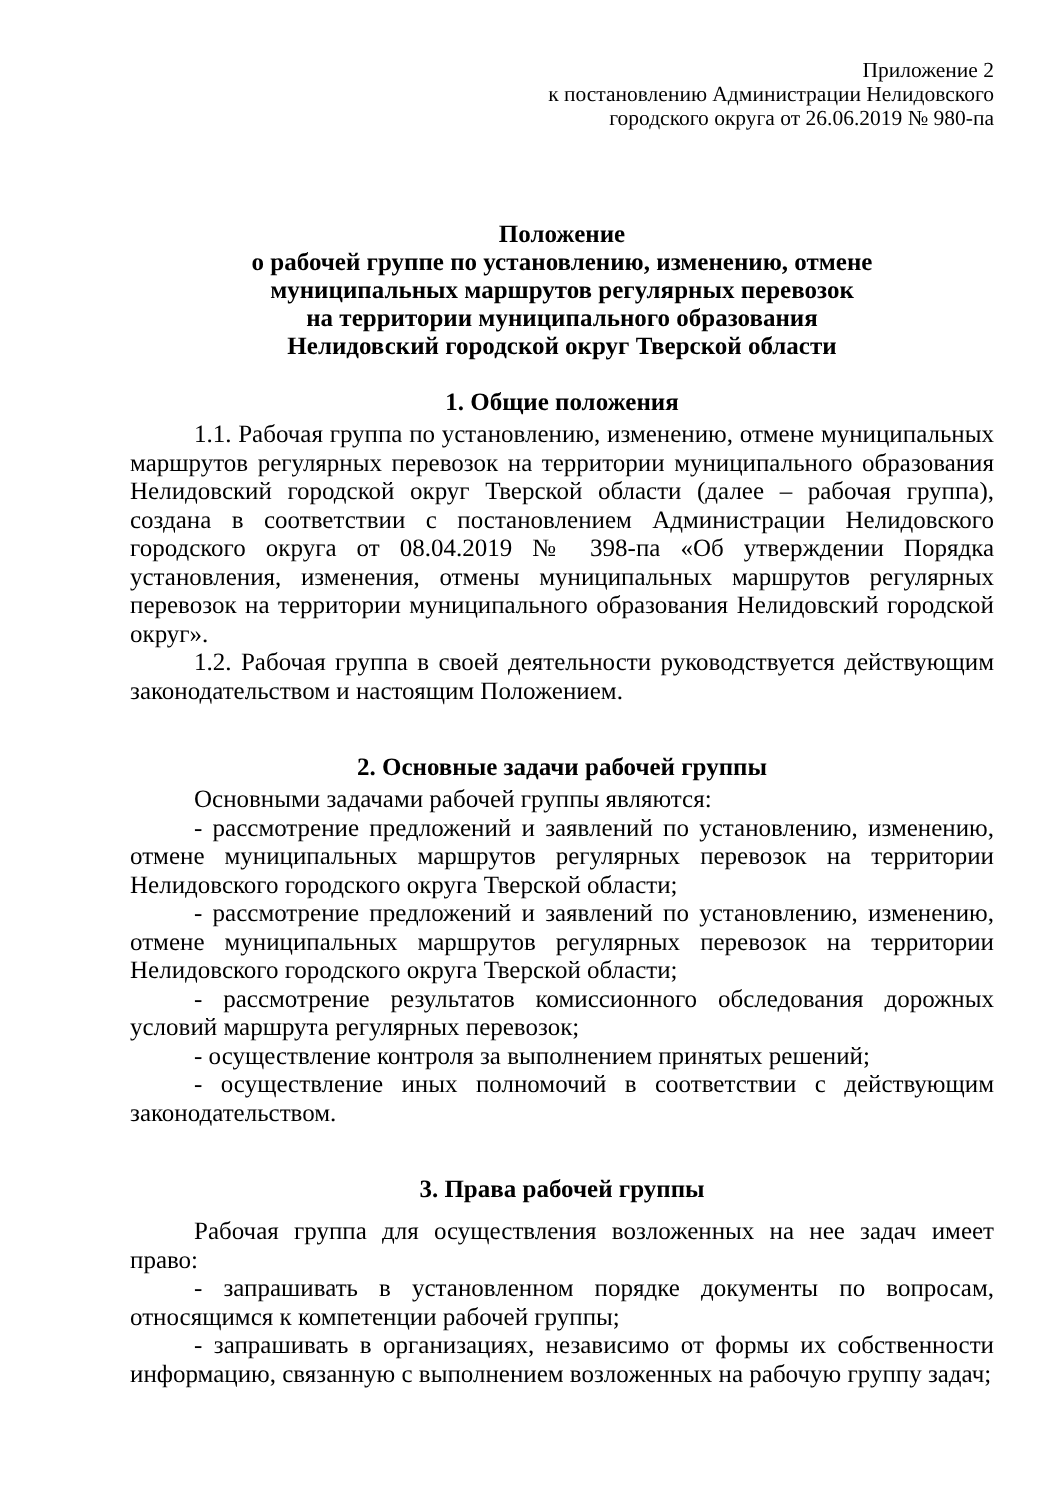Приложение 2
к постановлению Администрации Нелидовского
городского округа от 26.06.2019 № 980-па
Положение
о рабочей группе по установлению, изменению, отмене
муниципальных маршрутов регулярных перевозок
на территории муниципального образования
Нелидовский городской округ Тверской области
1. Общие положения
1.1. Рабочая группа по установлению, изменению, отмене муниципальных маршрутов регулярных перевозок на территории муниципального образования Нелидовский городской округ Тверской области (далее – рабочая группа), создана в соответствии с постановлением Администрации Нелидовского городского округа от 08.04.2019 № 398-па «Об утверждении Порядка установления, изменения, отмены муниципальных маршрутов регулярных перевозок на территории муниципального образования Нелидовский городской округ».
1.2. Рабочая группа в своей деятельности руководствуется действующим законодательством и настоящим Положением.
2. Основные задачи рабочей группы
Основными задачами рабочей группы являются:
- рассмотрение предложений и заявлений по установлению, изменению, отмене муниципальных маршрутов регулярных перевозок на территории Нелидовского городского округа Тверской области;
- рассмотрение предложений и заявлений по установлению, изменению, отмене муниципальных маршрутов регулярных перевозок на территории Нелидовского городского округа Тверской области;
- рассмотрение результатов комиссионного обследования дорожных условий маршрута регулярных перевозок;
- осуществление контроля за выполнением принятых решений;
- осуществление иных полномочий в соответствии с действующим законодательством.
3. Права рабочей группы
Рабочая группа для осуществления возложенных на нее задач имеет право:
- запрашивать в установленном порядке документы по вопросам, относящимся к компетенции рабочей группы;
- запрашивать в организациях, независимо от формы их собственности информацию, связанную с выполнением возложенных на рабочую группу задач;